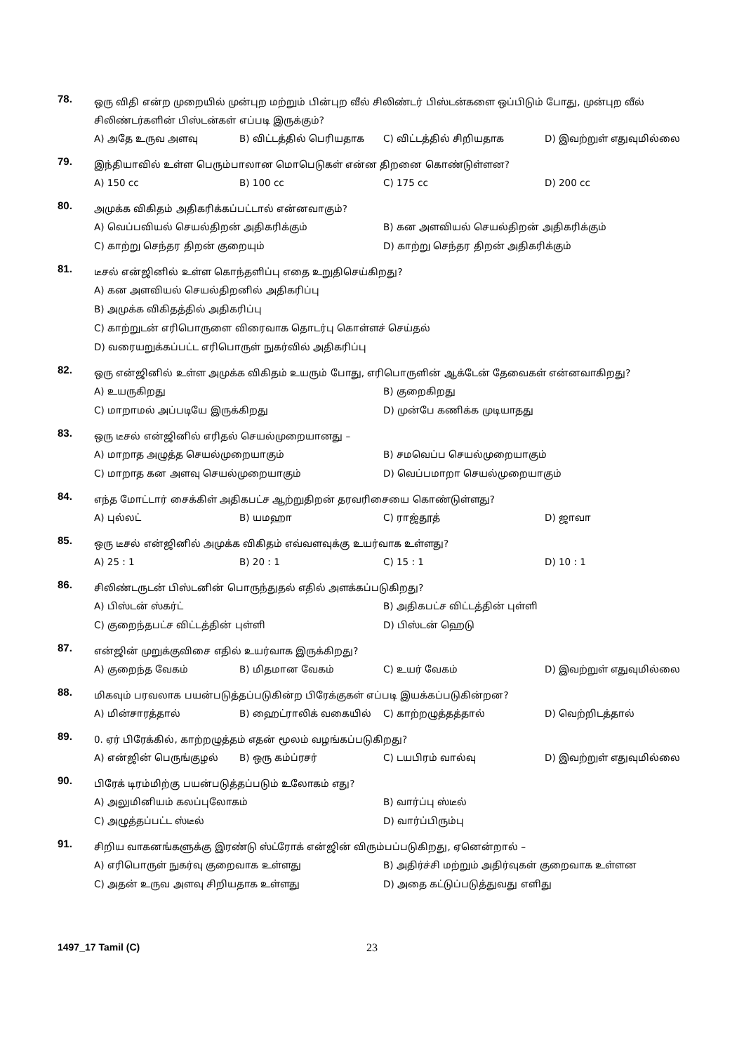78.
ஒரு விதி என்ற முறையில் முன்புற மற்றும் பின்புற வீல் சிலிண்டர் பிஸ்டன்களை ஒப்பிடும் போது, முன்புற வீல் சிலிண்டர்களின் பிஸ்டன்கள் எப்படி இருக்கும்?
A) அதே உருவ அளவு B) விட்டத்தில் பெரியதாக C) விட்டத்தில் சிறியதாக D) இவற்றுள் எதுவுமில்லை
79.
இந்தியாவில் உள்ள பெரும்பாலான மொபெடுகள் என்ன திறனை கொண்டுள்ளன?
A) 150 cc B) 100 cc C) 175 cc D) 200 cc
80.
அமுக்க விகிதம் அதிகரிக்கப்பட்டால் என்னவாகும்?
A) வெப்பவியல் செயல்திறன் அதிகரிக்கும் B) கன அளவியல் செயல்திறன் அதிகரிக்கும் C) காற்று செந்தர திறன் குறையும் D) காற்று செந்தர திறன் அதிகரிக்கும்
81.
டீசல் என்ஜினில் உள்ள கொந்தளிப்பு எதை உறுதிசெய்கிறது?
A) கன அளவியல் செயல்திறனில் அதிகரிப்பு
B) அமுக்க விகிதத்தில் அதிகரிப்பு
C) காற்றுடன் எரிபொருளை விரைவாக தொடர்பு கொள்ளச் செய்தல்
D) வரையறுக்கப்பட்ட எரிபொருள் நுகர்வில் அதிகரிப்பு
82.
ஒரு என்ஜினில் உள்ள அமுக்க விகிதம் உயரும் போது, எரிபொருளின் ஆக்டேன் தேவைகள் என்னவாகிறது?
A) உயருகிறது B) குறைகிறது C) மாறாமல் அப்படியே இருக்கிறது D) முன்பே கணிக்க முடியாதது
83.
ஒரு டீசல் என்ஜினில் எரிதல் செயல்முறையானது –
A) மாறாத அழுத்த செயல்முறையாகும் B) சமவெப்ப செயல்முறையாகும் C) மாறாத கன அளவு செயல்முறையாகும் D) வெப்பமாறா செயல்முறையாகும்
84.
எந்த மோட்டார் சைக்கிள் அதிகபட்ச ஆற்றுதிறன் தரவரிசையை கொண்டுள்ளது?
A) புல்லட் B) யமஹா C) ராஜ்தூத் D) ஜாவா
85.
ஒரு டீசல் என்ஜினில் அமுக்க விகிதம் எவ்வளவுக்கு உயர்வாக உள்ளது?
A) 25 : 1 B) 20 : 1 C) 15 : 1 D) 10 : 1
86.
சிலிண்டருடன் பிஸ்டனின் பொருந்துதல் எதில் அளக்கப்படுகிறது?
A) பிஸ்டன் ஸ்கர்ட் B) அதிகபட்ச விட்டத்தின் புள்ளி C) குறைந்தபட்ச விட்டத்தின் புள்ளி D) பிஸ்டன் ஹெடு
87.
என்ஜின் முறுக்குவிசை எதில் உயர்வாக இருக்கிறது?
A) குறைந்த வேகம் B) மிதமான வேகம் C) உயர் வேகம் D) இவற்றுள் எதுவுமில்லை
88.
மிகவும் பரவலாக பயன்படுத்தப்படுகின்ற பிரேக்குகள் எப்படி இயக்கப்படுகின்றன?
A) மின்சாரத்தால் B) ஹைட்ராலிக் வகையில் C) காற்றழுத்தத்தால் D) வெற்றிடத்தால்
89.
0. ஏர் பிரேக்கில், காற்றழுத்தம் எதன் மூலம் வழங்கப்படுகிறது?
A) என்ஜின் பெருங்குழல் B) ஒரு கம்ப்ரசர் C) டயபிரம் வால்வு D) இவற்றுள் எதுவுமில்லை
90.
பிரேக் டிரம்மிற்கு பயன்படுத்தப்படும் உலோகம் எது?
A) அலுமினியம் கலப்புலோகம் B) வார்ப்பு ஸ்டீல் C) அழுத்தப்பட்ட ஸ்டீல் D) வார்ப்பிரும்பு
91.
சிறிய வாகனங்களுக்கு இரண்டு ஸ்ட்ரோக் என்ஜின் விரும்பப்படுகிறது, ஏனென்றால் –
A) எரிபொருள் நுகர்வு குறைவாக உள்ளது B) அதிர்ச்சி மற்றும் அதிர்வுகள் குறைவாக உள்ளன C) அதன் உருவ அளவு சிறியதாக உள்ளது D) அதை கட்டுப்படுத்துவது எளிது
1497_17 Tamil (C) 23